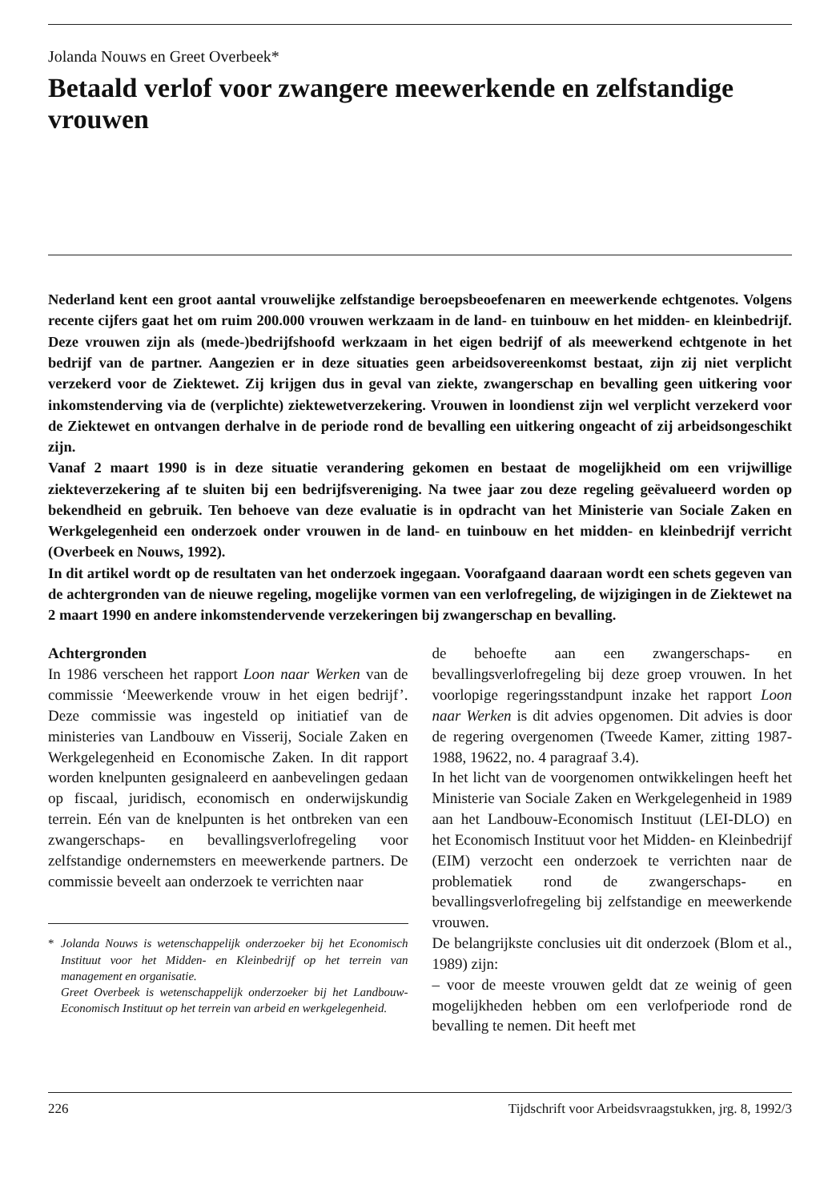Jolanda Nouws en Greet Overbeek*
Betaald verlof voor zwangere meewerkende en zelfstandige vrouwen
Nederland kent een groot aantal vrouwelijke zelfstandige beroepsbeoefenaren en meewerkende echtgenotes. Volgens recente cijfers gaat het om ruim 200.000 vrouwen werkzaam in de land- en tuinbouw en het midden- en kleinbedrijf. Deze vrouwen zijn als (mede-)bedrijfshoofd werkzaam in het eigen bedrijf of als meewerkend echtgenote in het bedrijf van de partner. Aangezien er in deze situaties geen arbeidsovereenkomst bestaat, zijn zij niet verplicht verzekerd voor de Ziektewet. Zij krijgen dus in geval van ziekte, zwangerschap en bevalling geen uitkering voor inkomstenderving via de (verplichte) ziektewetverzekering. Vrouwen in loondienst zijn wel verplicht verzekerd voor de Ziektewet en ontvangen derhalve in de periode rond de bevalling een uitkering ongeacht of zij arbeidsongeschikt zijn.
Vanaf 2 maart 1990 is in deze situatie verandering gekomen en bestaat de mogelijkheid om een vrijwillige ziekteverzekering af te sluiten bij een bedrijfsvereniging. Na twee jaar zou deze regeling geëvalueerd worden op bekendheid en gebruik. Ten behoeve van deze evaluatie is in opdracht van het Ministerie van Sociale Zaken en Werkgelegenheid een onderzoek onder vrouwen in de land- en tuinbouw en het midden- en kleinbedrijf verricht (Overbeek en Nouws, 1992).
In dit artikel wordt op de resultaten van het onderzoek ingegaan. Voorafgaand daaraan wordt een schets gegeven van de achtergronden van de nieuwe regeling, mogelijke vormen van een verlofregeling, de wijzigingen in de Ziektewet na 2 maart 1990 en andere inkomstendervende verzekeringen bij zwangerschap en bevalling.
Achtergronden
In 1986 verscheen het rapport Loon naar Werken van de commissie ‘Meewerkende vrouw in het eigen bedrijf’. Deze commissie was ingesteld op initiatief van de ministeries van Landbouw en Visserij, Sociale Zaken en Werkgelegenheid en Economische Zaken. In dit rapport worden knelpunten gesignaleerd en aanbevelingen gedaan op fiscaal, juridisch, economisch en onderwijskundig terrein. Eén van de knelpunten is het ontbreken van een zwangerschaps- en bevallingsverlofregeling voor zelfstandige ondernemsters en meewerkende partners. De commissie beveelt aan onderzoek te verrichten naar
* Jolanda Nouws is wetenschappelijk onderzoeker bij het Economisch Instituut voor het Midden- en Kleinbedrijf op het terrein van management en organisatie.
Greet Overbeek is wetenschappelijk onderzoeker bij het Landbouw- Economisch Instituut op het terrein van arbeid en werkgelegenheid.
de behoefte aan een zwangerschaps- en bevallingsverlofregeling bij deze groep vrouwen. In het voorlopige regeringsstandpunt inzake het rapport Loon naar Werken is dit advies opgenomen. Dit advies is door de regering overgenomen (Tweede Kamer, zitting 1987-1988, 19622, no. 4 paragraaf 3.4).
In het licht van de voorgenomen ontwikkelingen heeft het Ministerie van Sociale Zaken en Werkgelegenheid in 1989 aan het Landbouw-Economisch Instituut (LEI-DLO) en het Economisch Instituut voor het Midden- en Kleinbedrijf (EIM) verzocht een onderzoek te verrichten naar de problematiek rond de zwangerschaps- en bevallingsverlofregeling bij zelfstandige en meewerkende vrouwen.
De belangrijkste conclusies uit dit onderzoek (Blom et al., 1989) zijn:
– voor de meeste vrouwen geldt dat ze weinig of geen mogelijkheden hebben om een verlofperiode rond de bevalling te nemen. Dit heeft met
226 Tijdschrift voor Arbeidsvraagstukken, jrg. 8, 1992/3